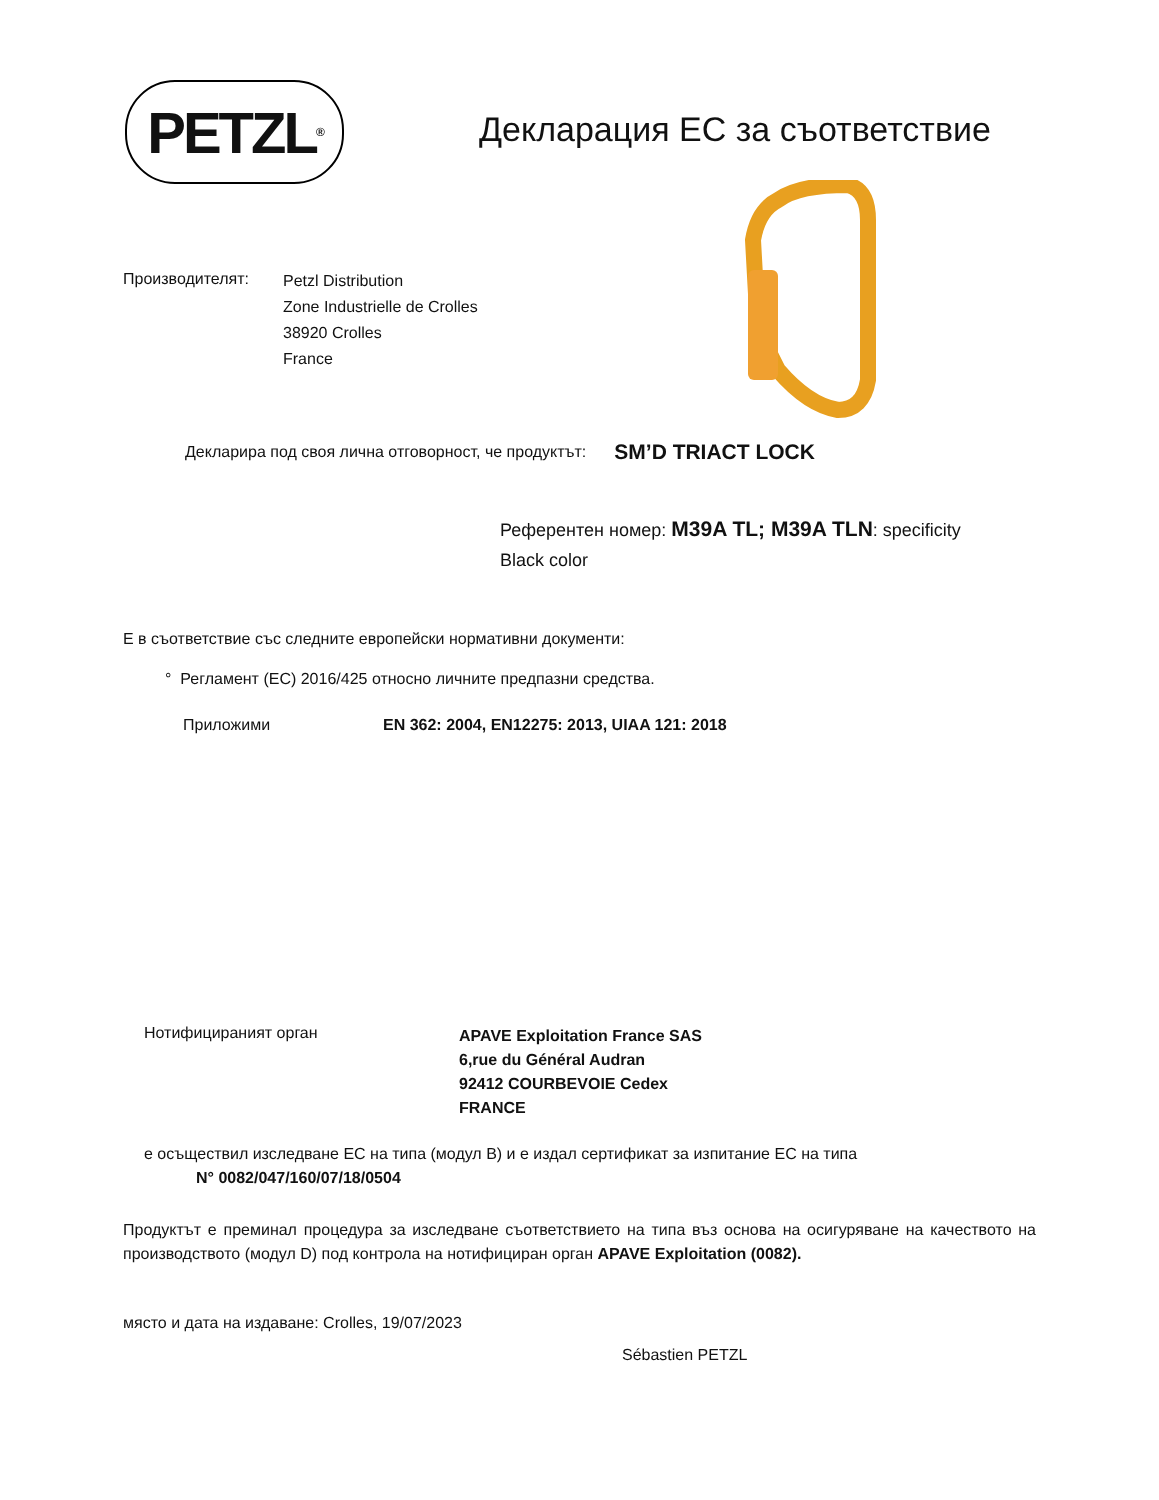PETZL<sup>®</sup>
Декларация ЕС за съответствие
Производителят:
Petzl Distribution
Zone Industrielle de Crolles
38920 Crolles
France
Декларира под своя лична отговорност, че продуктът: SM’D TRIACT LOCK
Референтен номер: M39A TL; M39A TLN: specificity
Black color
Е в съответствие със следните европейски нормативни документи:
° Регламент (ЕС) 2016/425 относно личните предпазни средства.
Приложими EN 362: 2004, EN12275: 2013, UIAA 121: 2018
Нотифицираният орган APAVE Exploitation France SAS
6,rue du Général Audran
92412 COURBEVOIE Cedex
FRANCE
е осъществил изследване ЕС на типа (модул B) и е издал сертификат за изпитание ЕС на типа
N° 0082/047/160/07/18/0504
Продуктът е преминал процедура за изследване съответствието на типа въз основа на осигуряване на качеството на производството (модул D) под контрола на нотифициран орган APAVE Exploitation (0082).
място и дата на издаване: Crolles, 19/07/2023
Sébastien PETZL